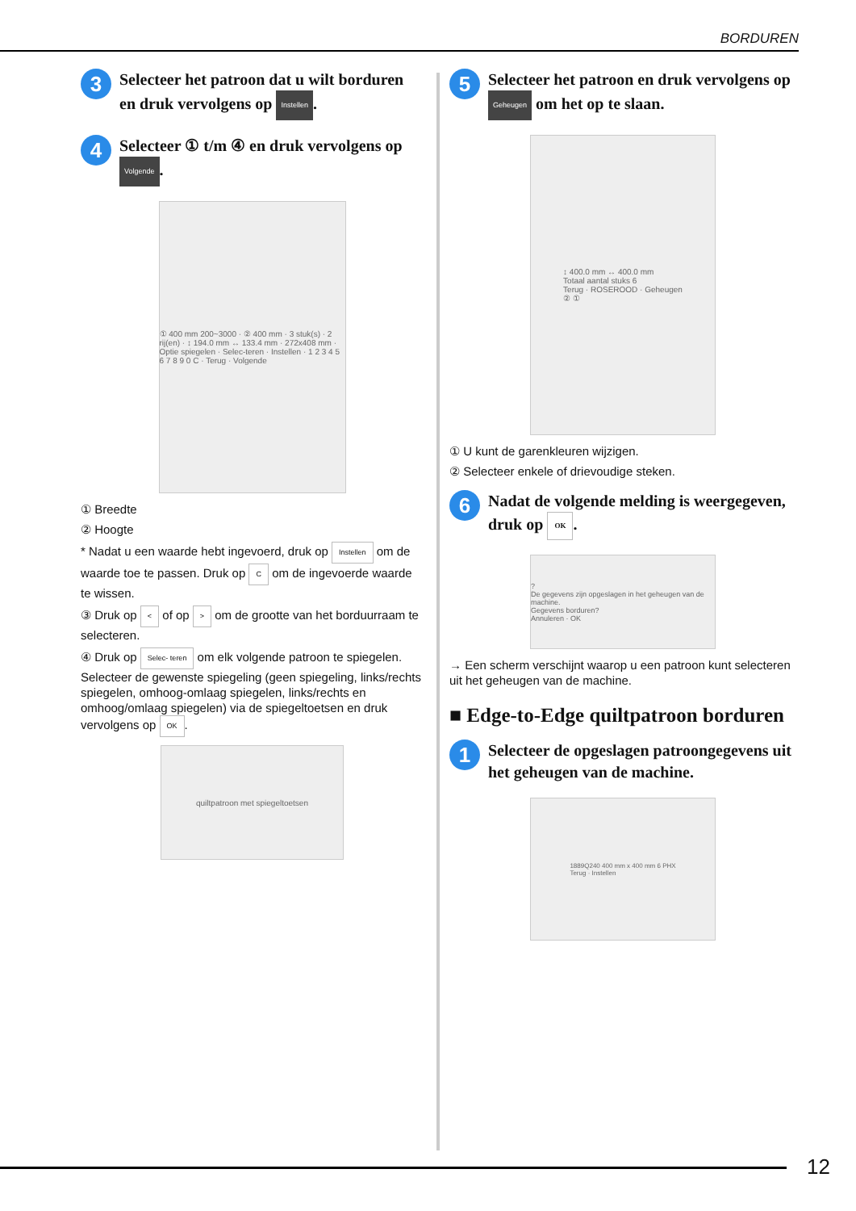BORDUREN
3
Selecteer het patroon dat u wilt borduren en druk vervolgens op Instellen.
4
Selecteer ① t/m ④ en druk vervolgens op Volgende.
① 400 mm 200~3000 · ② 400 mm · 3 stuk(s) · 2 rij(en) · ↕ 194.0 mm ↔ 133.4 mm · 272x408 mm · Optie spiegelen · Selec-teren · Instellen · 1 2 3 4 5 6 7 8 9 0 C · Terug · Volgende
① Breedte
② Hoogte
* Nadat u een waarde hebt ingevoerd, druk op Instellen om de waarde toe te passen. Druk op C om de ingevoerde waarde te wissen.
③ Druk op < of op > om de grootte van het borduurraam te selecteren.
④ Druk op Selec- teren om elk volgende patroon te spiegelen. Selecteer de gewenste spiegeling (geen spiegeling, links/rechts spiegelen, omhoog-omlaag spiegelen, links/rechts en omhoog/omlaag spiegelen) via de spiegeltoetsen en druk vervolgens op OK.
quiltpatroon met spiegeltoetsen
5
Selecteer het patroon en druk vervolgens op Geheugen om het op te slaan.
↕ 400.0 mm ↔ 400.0 mm
Totaal aantal stuks 6
Terug · ROSEROOD · Geheugen
② ①
① U kunt de garenkleuren wijzigen.
② Selecteer enkele of drievoudige steken.
6
Nadat de volgende melding is weergegeven, druk op OK.
?
De gegevens zijn opgeslagen in het geheugen van de machine.
Gegevens borduren?
Annuleren · OK
→ Een scherm verschijnt waarop u een patroon kunt selecteren uit het geheugen van de machine.
■ Edge-to-Edge quiltpatroon borduren
1
Selecteer de opgeslagen patroongegevens uit het geheugen van de machine.
1889Q240 400 mm x 400 mm 6 PHX
Terug · Instellen
12